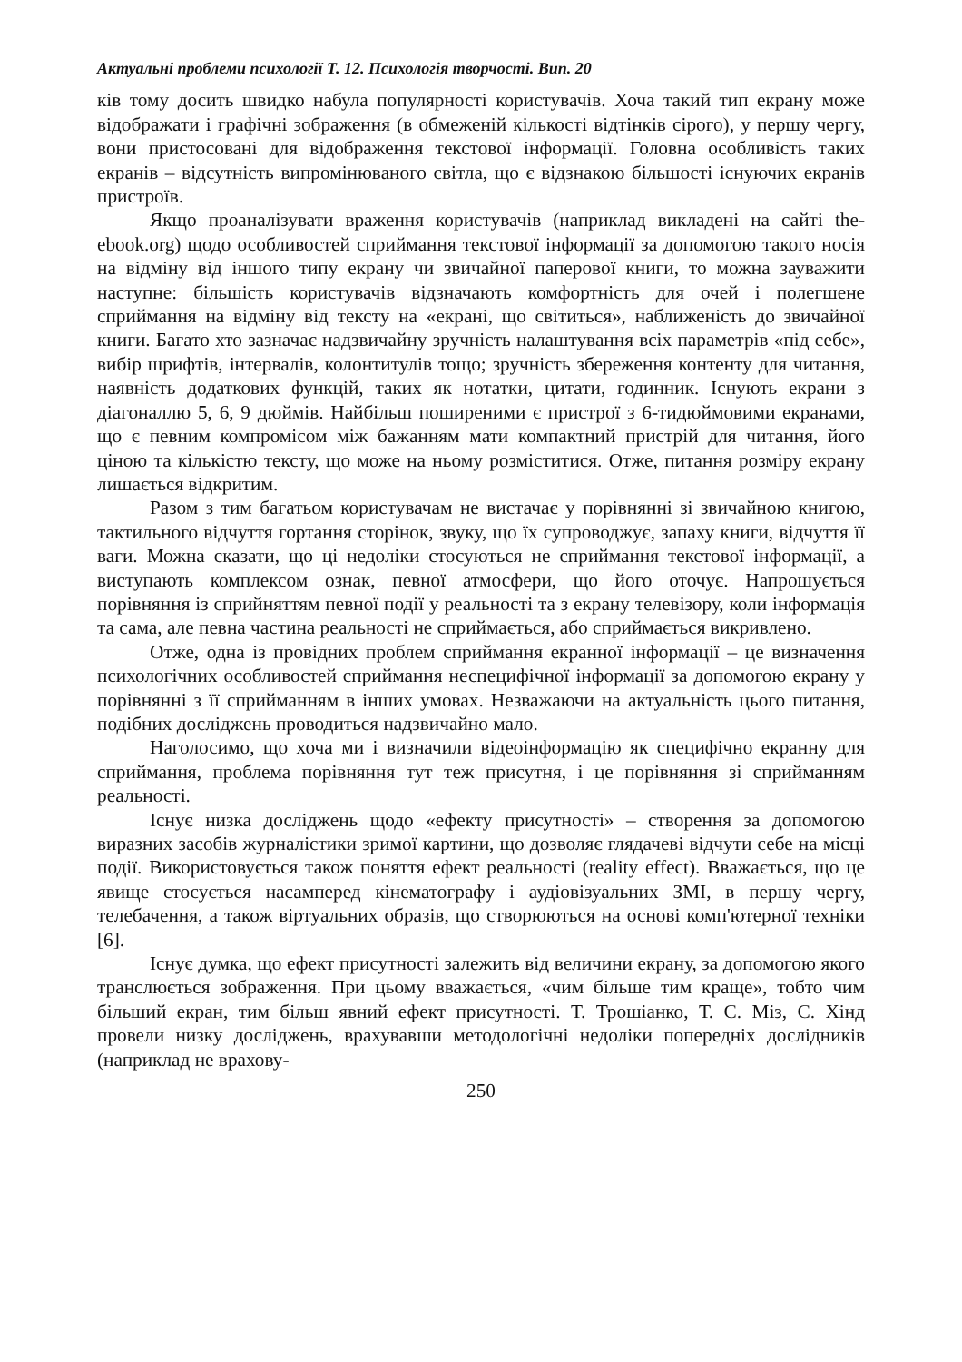Актуальні проблеми психології Т. 12. Психологія творчості. Вип. 20
ків тому досить швидко набула популярності користувачів. Хоча такий тип екрану може відображати і графічні зображення (в обмеженій кількості відтінків сірого), у першу чергу, вони пристосовані для відображення текстової інформації. Головна особливість таких екранів – відсутність випромінюваного світла, що є відзнакою більшості існуючих екранів пристроїв.
Якщо проаналізувати враження користувачів (наприклад викладені на сайті the-ebook.org) щодо особливостей сприймання текстової інформації за допомогою такого носія на відміну від іншого типу екрану чи звичайної паперової книги, то можна зауважити наступне: більшість користувачів відзначають комфортність для очей і полегшене сприймання на відміну від тексту на «екрані, що світиться», наближеність до звичайної книги. Багато хто зазначає надзвичайну зручність налаштування всіх параметрів «під себе», вибір шрифтів, інтервалів, колонтитулів тощо; зручність збереження контенту для читання, наявність додаткових функцій, таких як нотатки, цитати, годинник. Існують екрани з діагоналлю 5, 6, 9 дюймів. Найбільш поширеними є пристрої з 6-тидюймовими екранами, що є певним компромісом між бажанням мати компактний пристрій для читання, його ціною та кількістю тексту, що може на ньому розміститися. Отже, питання розміру екрану лишається відкритим.
Разом з тим багатьом користувачам не вистачає у порівнянні зі звичайною книгою, тактильного відчуття гортання сторінок, звуку, що їх супроводжує, запаху книги, відчуття її ваги. Можна сказати, що ці недоліки стосуються не сприймання текстової інформації, а виступають комплексом ознак, певної атмосфери, що його оточує. Напрошується порівняння із сприйняттям певної події у реальності та з екрану телевізору, коли інформація та сама, але певна частина реальності не сприймається, або сприймається викривлено.
Отже, одна із провідних проблем сприймання екранної інформації – це визначення психологічних особливостей сприймання неспецифічної інформації за допомогою екрану у порівнянні з її сприйманням в інших умовах. Незважаючи на актуальність цього питання, подібних досліджень проводиться надзвичайно мало.
Наголосимо, що хоча ми і визначили відеоінформацію як специфічно екранну для сприймання, проблема порівняння тут теж присутня, і це порівняння зі сприйманням реальності.
Існує низка досліджень щодо «ефекту присутності» – створення за допомогою виразних засобів журналістики зримої картини, що дозволяє глядачеві відчути себе на місці події. Використовується також поняття ефект реальності (reality effect). Вважається, що це явище стосується насамперед кінематографу і аудіовізуальних ЗМІ, в першу чергу, телебачення, а також віртуальних образів, що створюються на основі комп'ютерної техніки [6].
Існує думка, що ефект присутності залежить від величини екрану, за допомогою якого транслюється зображення. При цьому вважається, «чим більше тим краще», тобто чим більший екран, тим більш явний ефект присутності. Т. Трошіанко, Т. С. Міз, С. Хінд провели низку досліджень, врахувавши методологічні недоліки попередніх дослідників (наприклад не врахову-
250